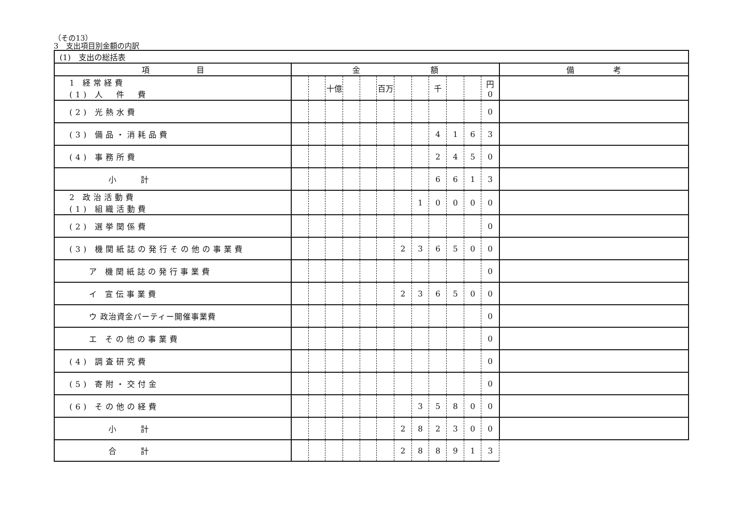（その13）
3　支出項目別金額の内訳
| (1) 支出の総括表 | | | | | | | | | | | | | |
| 項 目 | 金 額 | | | | | | | | | | | | 備 考 |
| 1 経常経費 (1) 人 件 費 | | | 十億 | | | 百万 | | | 千 | | | 円 0 | |
| (2) 光熱水費 | | | | | | | | | | | | 0 | |
| (3) 備品・消耗品費 | | | | | | | | | 4 | 1 | 6 | 3 | |
| (4) 事務所費 | | | | | | | | | 2 | 4 | 5 | 0 | |
| 小 計 | | | | | | | | | 6 | 6 | 1 | 3 | |
| 2 政治活動費 (1) 組織活動費 | | | | | | | | 1 | 0 | 0 | 0 | 0 | |
| (2) 選挙関係費 | | | | | | | | | | | | 0 | |
| (3) 機関紙誌の発行その他の事業費 | | | | | | | 2 | 3 | 6 | 5 | 0 | 0 | |
| ア 機関紙誌の発行事業費 | | | | | | | | | | | | 0 | |
| イ 宣伝事業費 | | | | | | | 2 | 3 | 6 | 5 | 0 | 0 | |
| ウ 政治資金パーティー開催事業費 | | | | | | | | | | | | 0 | |
| エ その他の事業費 | | | | | | | | | | | | 0 | |
| (4) 調査研究費 | | | | | | | | | | | | 0 | |
| (5) 寄附・交付金 | | | | | | | | | | | | 0 | |
| (6) その他の経費 | | | | | | | | 3 | 5 | 8 | 0 | 0 | |
| 小 計 | | | | | | | 2 | 8 | 2 | 3 | 0 | 0 | |
| 合 計 | | | | | | | 2 | 8 | 8 | 9 | 1 | 3 | |